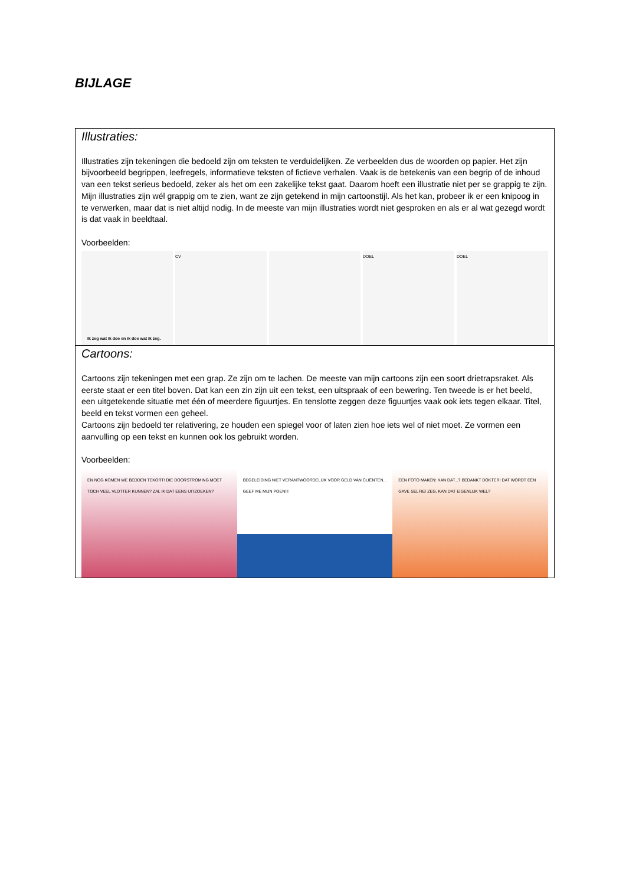BIJLAGE
Illustraties:
Illustraties zijn tekeningen die bedoeld zijn om teksten te verduidelijken. Ze verbeelden dus de woorden op papier. Het zijn bijvoorbeeld begrippen, leefregels, informatieve teksten of fictieve verhalen. Vaak is de betekenis van een begrip of de inhoud van een tekst serieus bedoeld, zeker als het om een zakelijke tekst gaat. Daarom hoeft een illustratie niet per se grappig te zijn.
Mijn illustraties zijn wél grappig om te zien, want ze zijn getekend in mijn cartoonstijl. Als het kan, probeer ik er een knipoog in te verwerken, maar dat is niet altijd nodig. In de meeste van mijn illustraties wordt niet gesproken en als er al wat gezegd wordt is dat vaak in beeldtaal.
Voorbeelden:
Ik zeg wat ik doe en ik doe wat ik zeg.
CV DOEL DOEL
Cartoons:
Cartoons zijn tekeningen met een grap. Ze zijn om te lachen. De meeste van mijn cartoons zijn een soort drietrapsraket. Als eerste staat er een titel boven. Dat kan een zin zijn uit een tekst, een uitspraak of een bewering. Ten tweede is er het beeld, een uitgetekende situatie met één of meerdere figuurtjes. En tenslotte zeggen deze figuurtjes vaak ook iets tegen elkaar. Titel, beeld en tekst vormen een geheel.
Cartoons zijn bedoeld ter relativering, ze houden een spiegel voor of laten zien hoe iets wel of niet moet. Ze vormen een aanvulling op een tekst en kunnen ook los gebruikt worden.
Voorbeelden:
EN NOG KOMEN WE BEDDEN TEKORT! DIE DOORSTROMING MOET TOCH VEEL VLOTTER KUNNEN? ZAL IK DAT EENS UITZOEKEN?
BEGELEIDING NIET VERANTWOORDELIJK VOOR GELD VAN CLIËNTEN... GEEF ME MIJN POEN!!!
EEN FOTO MAKEN: KAN DAT...? BEDANKT DOKTER! DAT WORDT EEN GAVE SELFIE! ZEG, KAN DAT EIGENLIJK WEL?